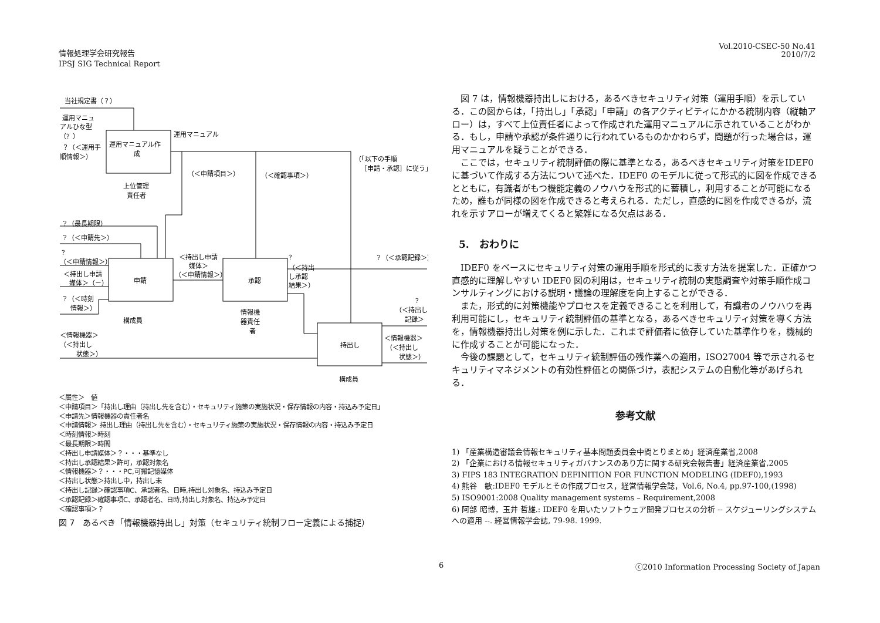情報処理学会研究報告
IPSJ SIG Technical Report
Vol.2010-CSEC-50 No.41
2010/7/2
当社規定書（？）
運用マニュ
アルひな型
（？）
？（＜運用手
順情報＞）
運用マニュアル作
成
運用マニュアル
上位管理
責任者
（＜申請項目＞）
（＜確認事項＞）
（「以下の手順
［申請・承認］に従う」）
？（最長期限）
？（＜申請先＞）
？
（＜申請情報＞）
＜持出し申請
媒体＞（－）
？（＜時刻
情報＞）
申請
承認
持出し
＜持出し申請
媒体＞
（＜申請情報＞）
？
（＜持出
し承認
結果＞）
？（＜承認記録＞）
？
（＜持出し
記録＞
＜情報機器＞
（＜持出し
状態＞）
情報機
器責任
者
構成員
構成員
＜情報機器＞
（＜持出し
状態＞）
＜属性＞　値
＜申請項目＞「持出し理由（持出し先を含む）・セキュリティ施策の実施状況・保存情報の内容・持込み予定日」
＜申請先＞情報機器の責任者名
＜申請情報＞ 持出し理由（持出し先を含む）・セキュリティ施策の実施状況・保存情報の内容・持込み予定日
＜時刻情報＞時刻
＜最長期限＞時間
＜持出し申請媒体＞？・・・基準なし
＜持出し承認結果＞許可，承認対象名
＜情報機器＞？・・・PC,可搬記憶媒体
＜持出し状態＞持出し中，持出し未
＜持出し記録＞確認事項C、承認者名、日時,持出し対象名、持込み予定日
＜承認記録＞確認事項C、承認者名、日時,持出し対象名、持込み予定日
＜確認事項＞？
図 7　あるべき「情報機器持出し」対策（セキュリティ統制フロー定義による捕捉）
図 7 は，情報機器持出しにおける，あるべきセキュリティ対策（運用手順）を示している．この図からは，「持出し」「承認」「申請」の各アクティビティにかかる統制内容（縦軸アロー）は，すべて上位責任者によって作成された運用マニュアルに示されていることがわかる．もし，申請や承認が条件通りに行われているものかかわらず，問題が行った場合は，運用マニュアルを疑うことができる．
ここでは，セキュリティ統制評価の際に基準となる，あるべきセキュリティ対策をIDEF0 に基づいて作成する方法について述べた．IDEF0 のモデルに従って形式的に図を作成できるとともに，有識者がもつ機能定義のノウハウを形式的に蓄積し，利用することが可能になるため，誰もが同様の図を作成できると考えられる．ただし，直感的に図を作成できるが，流れを示すアローが増えてくると繁雑になる欠点はある．
5.　おわりに
IDEF0 をベースにセキュリティ対策の運用手順を形式的に表す方法を提案した．正確かつ直感的に理解しやすい IDEF0 図の利用は，セキュリティ統制の実態調査や対策手順作成コンサルティングにおける説明・議論の理解度を向上することができる．
また，形式的に対策機能やプロセスを定義できることを利用して，有識者のノウハウを再利用可能にし，セキュリティ統制評価の基準となる，あるべきセキュリティ対策を導く方法を，情報機器持出し対策を例に示した．これまで評価者に依存していた基準作りを，機械的に作成することが可能になった．
今後の課題として，セキュリティ統制評価の残作業への適用，ISO27004 等で示されるセキュリティマネジメントの有効性評価との関係づけ，表記システムの自動化等があげられる．
参考文献
1) 「産業構造審議会情報セキュリティ基本問題委員会中間とりまとめ」経済産業省,2008
2) 「企業における情報セキュリティガバナンスのあり方に関する研究会報告書」経済産業省,2005
3) FIPS 183 INTEGRATION DEFINITION FOR FUNCTION MODELING (IDEF0),1993
4) 熊谷　敏:IDEF0 モデルとその作成プロセス，経営情報学会誌，Vol.6, No.4, pp.97-100,(1998)
5) ISO9001:2008 Quality management systems – Requirement,2008
6) 阿部 昭博，玉井 哲雄.: IDEF0 を用いたソフトウェア開発プロセスの分析 -- スケジューリングシステムへの適用 --. 経営情報学会誌, 79-98. 1999.
6
ⓒ2010 Information Processing Society of Japan